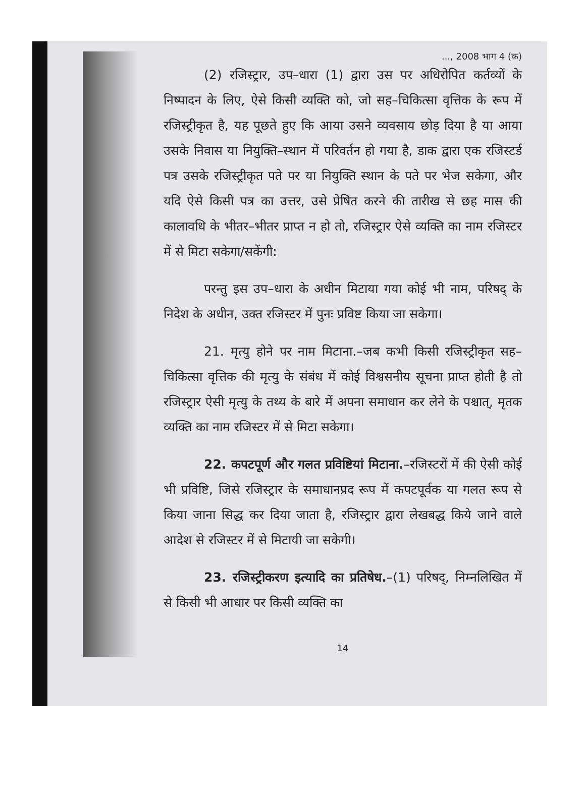..., 2008 भाग 4 (क)
(2) रजिस्ट्रार, उप–धारा (1) द्वारा उस पर अधिरोपित कर्तव्यों के निष्पादन के लिए, ऐसे किसी व्यक्ति को, जो सह–चिकित्सा वृत्तिक के रूप में रजिस्ट्रीकृत है, यह पूछते हुए कि आया उसने व्यवसाय छोड़ दिया है या आया उसके निवास या नियुक्ति–स्थान में परिवर्तन हो गया है, डाक द्वारा एक रजिस्टर्ड पत्र उसके रजिस्ट्रीकृत पते पर या नियुक्ति स्थान के पते पर भेज सकेगा, और यदि ऐसे किसी पत्र का उत्तर, उसे प्रेषित करने की तारीख से छह मास की कालावधि के भीतर–भीतर प्राप्त न हो तो, रजिस्ट्रार ऐसे व्यक्ति का नाम रजिस्टर में से मिटा सकेगा/सकेंगी:
परन्तु इस उप–धारा के अधीन मिटाया गया कोई भी नाम, परिषद् के निदेश के अधीन, उक्त रजिस्टर में पुनः प्रविष्ट किया जा सकेगा।
21. मृत्यु होने पर नाम मिटाना.–जब कभी किसी रजिस्ट्रीकृत सह–चिकित्सा वृत्तिक की मृत्यु के संबंध में कोई विश्वसनीय सूचना प्राप्त होती है तो रजिस्ट्रार ऐसी मृत्यु के तथ्य के बारे में अपना समाधान कर लेने के पश्चात्, मृतक व्यक्ति का नाम रजिस्टर में से मिटा सकेगा।
22. कपटपूर्ण और गलत प्रविष्टियां मिटाना.–रजिस्टरों में की ऐसी कोई भी प्रविष्टि, जिसे रजिस्ट्रार के समाधानप्रद रूप में कपटपूर्वक या गलत रूप से किया जाना सिद्ध कर दिया जाता है, रजिस्ट्रार द्वारा लेखबद्ध किये जाने वाले आदेश से रजिस्टर में से मिटायी जा सकेगी।
23. रजिस्ट्रीकरण इत्यादि का प्रतिषेध.–(1) परिषद्, निम्नलिखित में से किसी भी आधार पर किसी व्यक्ति का
14